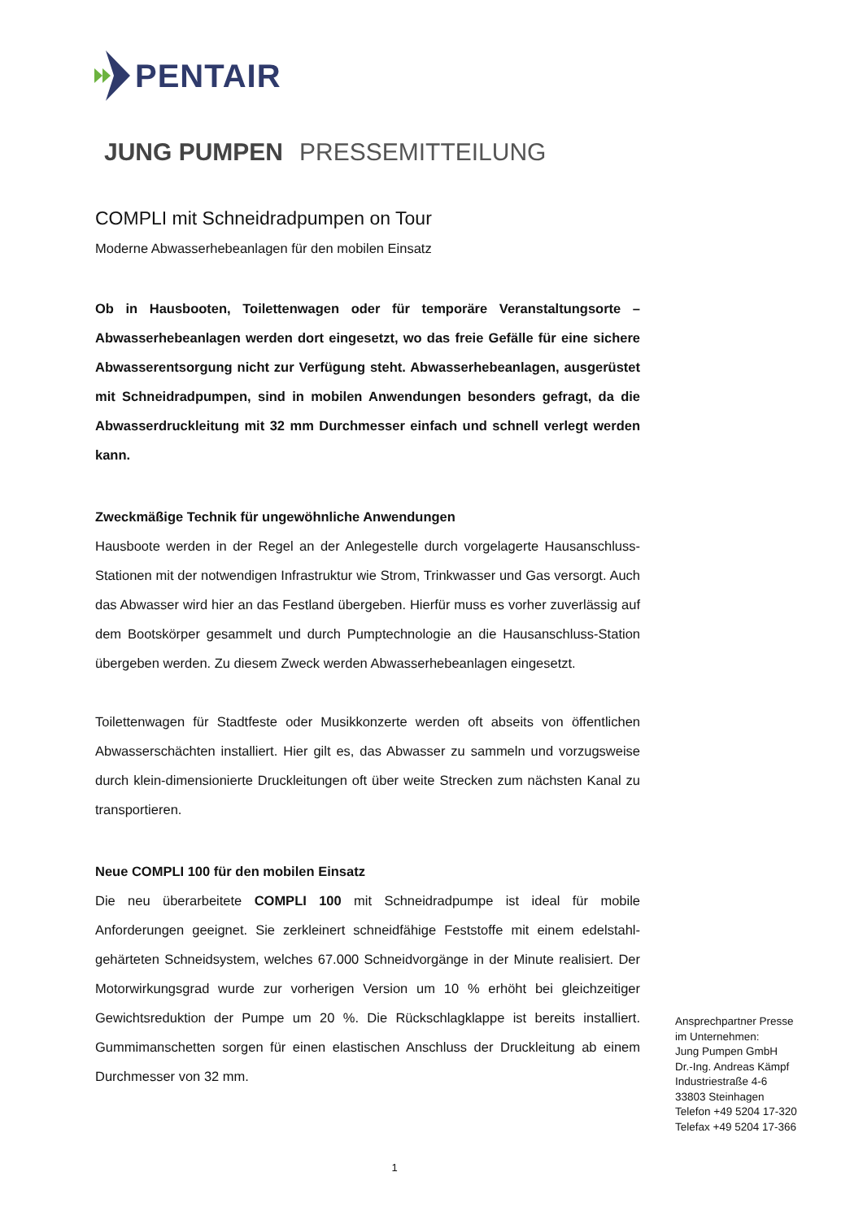PENTAIR
JUNG PUMPEN PRESSEMITTEILUNG
COMPLI mit Schneidradpumpen on Tour
Moderne Abwasserhebeanlagen für den mobilen Einsatz
Ob in Hausbooten, Toilettenwagen oder für temporäre Veranstaltungsorte – Abwasserhebeanlagen werden dort eingesetzt, wo das freie Gefälle für eine sichere Abwasserentsorgung nicht zur Verfügung steht. Abwasserhebeanlagen, ausgerüstet mit Schneidradpumpen, sind in mobilen Anwendungen besonders gefragt, da die Abwasserdruckleitung mit 32 mm Durchmesser einfach und schnell verlegt werden kann.
Zweckmäßige Technik für ungewöhnliche Anwendungen
Hausboote werden in der Regel an der Anlegestelle durch vorgelagerte Hausanschluss-Stationen mit der notwendigen Infrastruktur wie Strom, Trinkwasser und Gas versorgt. Auch das Abwasser wird hier an das Festland übergeben. Hierfür muss es vorher zuverlässig auf dem Bootskörper gesammelt und durch Pumptechnologie an die Hausanschluss-Station übergeben werden. Zu diesem Zweck werden Abwasserhebeanlagen eingesetzt.
Toilettenwagen für Stadtfeste oder Musikkonzerte werden oft abseits von öffentlichen Abwasserschächten installiert. Hier gilt es, das Abwasser zu sammeln und vorzugsweise durch klein-dimensionierte Druckleitungen oft über weite Strecken zum nächsten Kanal zu transportieren.
Neue COMPLI 100 für den mobilen Einsatz
Die neu überarbeitete COMPLI 100 mit Schneidradpumpe ist ideal für mobile Anforderungen geeignet. Sie zerkleinert schneidfähige Feststoffe mit einem edelstahl-gehärteten Schneidsystem, welches 67.000 Schneidvorgänge in der Minute realisiert. Der Motorwirkungsgrad wurde zur vorherigen Version um 10 % erhöht bei gleichzeitiger Gewichtsreduktion der Pumpe um 20 %. Die Rückschlagklappe ist bereits installiert. Gummimanschetten sorgen für einen elastischen Anschluss der Druckleitung ab einem Durchmesser von 32 mm.
Ansprechpartner Presse
im Unternehmen:
Jung Pumpen GmbH
Dr.-Ing. Andreas Kämpf
Industriestraße 4-6
33803 Steinhagen
Telefon +49 5204 17-320
Telefax +49 5204 17-366
1